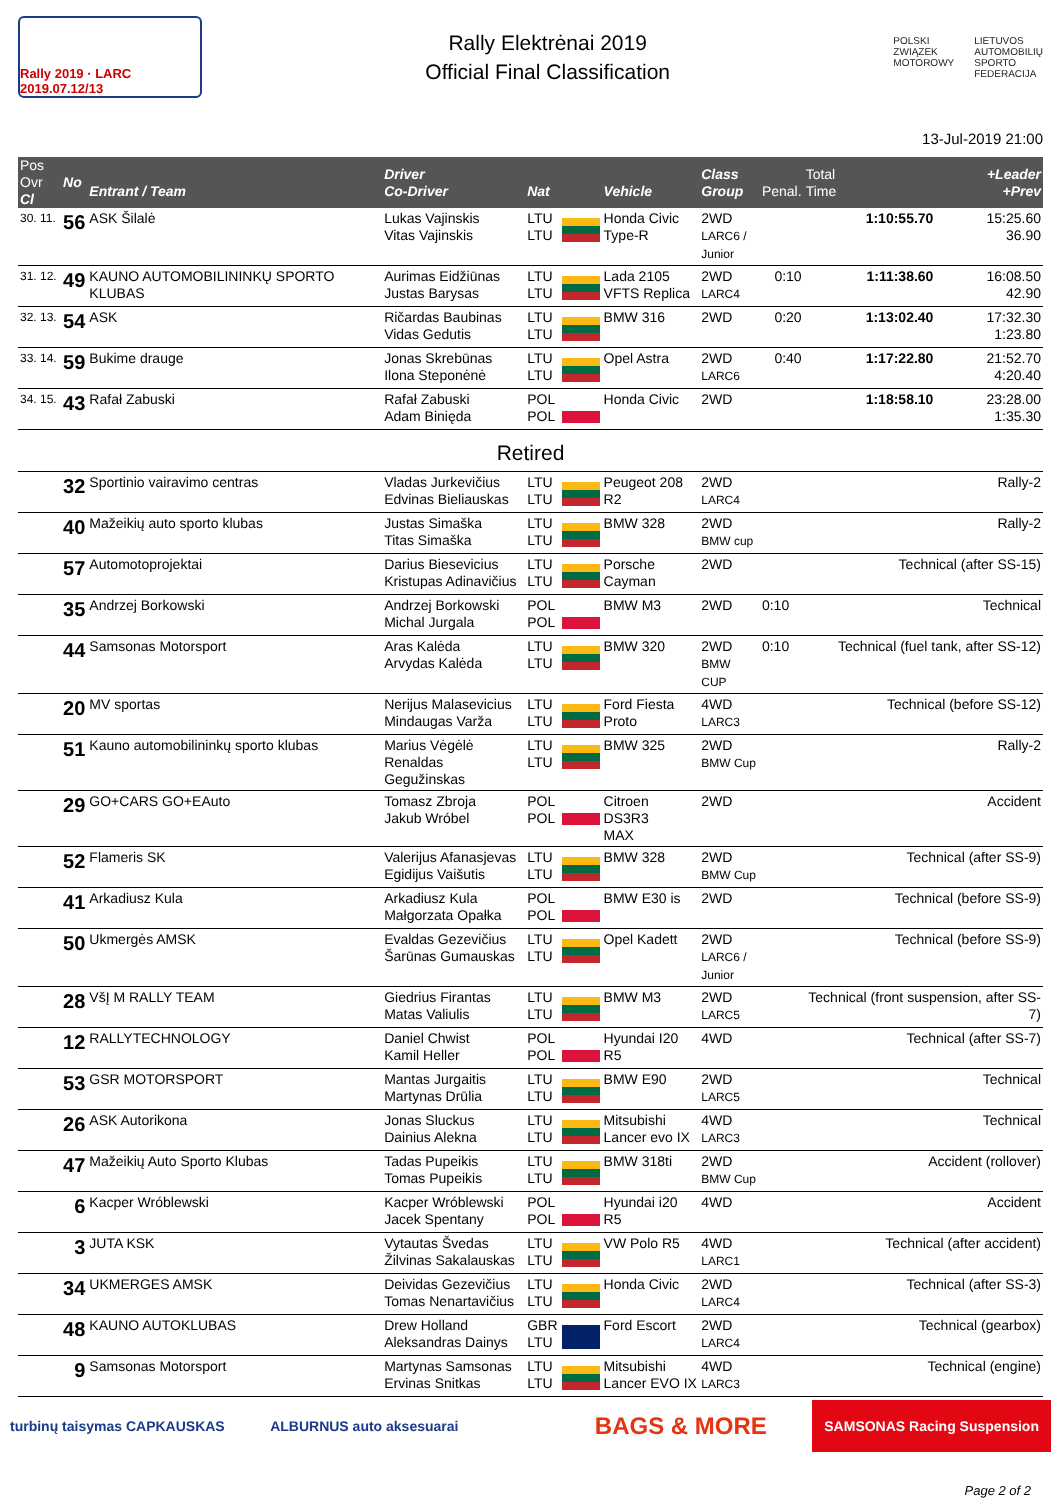Rally 2019 · LARC 2019.07.12/13
Rally Elektrėnai 2019
Official Final Classification
POLSKI
ZWIĄZEK
MOTOROWY LIETUVOS
AUTOMOBILIŲ
SPORTO
FEDERACIJA
13-Jul-2019 21:00
| Pos Ovr Cl | No | Entrant / Team | Driver Co-Driver | Nat | | Vehicle | Class Group | Penal. | Total Time | +Leader +Prev |
| --- | --- | --- | --- | --- | --- | --- | --- | --- | --- | --- |
| 30. 11. | 56 | ASK Šilalė | Lukas Vajinskis Vitas Vajinskis | LTU LTU | | Honda Civic Type-R | 2WD LARC6 / Junior | | 1:10:55.70 | 15:25.60 36.90 |
| 31. 12. | 49 | KAUNO AUTOMOBILININKŲ SPORTO KLUBAS | Aurimas Eidžiūnas Justas Barysas | LTU LTU | | Lada 2105 VFTS Replica | 2WD LARC4 | 0:10 | 1:11:38.60 | 16:08.50 42.90 |
| 32. 13. | 54 | ASK | Ričardas Baubinas Vidas Gedutis | LTU LTU | | BMW 316 | 2WD | 0:20 | 1:13:02.40 | 17:32.30 1:23.80 |
| 33. 14. | 59 | Bukime drauge | Jonas Skrebūnas Ilona Steponėnė | LTU LTU | | Opel Astra | 2WD LARC6 | 0:40 | 1:17:22.80 | 21:52.70 4:20.40 |
| 34. 15. | 43 | Rafał Zabuski | Rafał Zabuski Adam Binięda | POL POL | | Honda Civic | 2WD | | 1:18:58.10 | 23:28.00 1:35.30 |
| Retired | | | | | | | | | | |
| | 32 | Sportinio vairavimo centras | Vladas Jurkevičius Edvinas Bieliauskas | LTU LTU | | Peugeot 208 R2 | 2WD LARC4 | | Rally-2 | |
| | 40 | Mažeikių auto sporto klubas | Justas Simaška Titas Simaška | LTU LTU | | BMW 328 | 2WD BMW cup | | Rally-2 | |
| | 57 | Automotoprojektai | Darius Biesevicius Kristupas Adinavičius | LTU LTU | | Porsche Cayman | 2WD | | Technical (after SS-15) | |
| | 35 | Andrzej Borkowski | Andrzej Borkowski Michal Jurgala | POL POL | | BMW M3 | 2WD | 0:10 | Technical | |
| | 44 | Samsonas Motorsport | Aras Kalėda Arvydas Kalėda | LTU LTU | | BMW 320 | 2WD BMW CUP | 0:10 | Technical (fuel tank, after SS-12) | |
| | 20 | MV sportas | Nerijus Malasevicius Mindaugas Varža | LTU LTU | | Ford Fiesta Proto | 4WD LARC3 | | Technical (before SS-12) | |
| | 51 | Kauno automobilininkų sporto klubas | Marius Vėgėlė Renaldas Gegužinskas | LTU LTU | | BMW 325 | 2WD BMW Cup | | Rally-2 | |
| | 29 | GO+CARS GO+EAuto | Tomasz Zbroja Jakub Wróbel | POL POL | | Citroen DS3R3 MAX | 2WD | | Accident | |
| | 52 | Flameris SK | Valerijus Afanasjevas Egidijus Vaišutis | LTU LTU | | BMW 328 | 2WD BMW Cup | | Technical (after SS-9) | |
| | 41 | Arkadiusz Kula | Arkadiusz Kula Małgorzata Opałka | POL POL | | BMW E30 is | 2WD | | Technical (before SS-9) | |
| | 50 | Ukmergės AMSK | Evaldas Gezevičius Šarūnas Gumauskas | LTU LTU | | Opel Kadett | 2WD LARC6 / Junior | | Technical (before SS-9) | |
| | 28 | VšĮ M RALLY TEAM | Giedrius Firantas Matas Valiulis | LTU LTU | | BMW M3 | 2WD LARC5 | | Technical (front suspension, after SS-7) | |
| | 12 | RALLYTECHNOLOGY | Daniel Chwist Kamil Heller | POL POL | | Hyundai I20 R5 | 4WD | | Technical (after SS-7) | |
| | 53 | GSR MOTORSPORT | Mantas Jurgaitis Martynas Drūlia | LTU LTU | | BMW E90 | 2WD LARC5 | | Technical | |
| | 26 | ASK Autorikona | Jonas Sluckus Dainius Alekna | LTU LTU | | Mitsubishi Lancer evo IX | 4WD LARC3 | | Technical | |
| | 47 | Mažeikių Auto Sporto Klubas | Tadas Pupeikis Tomas Pupeikis | LTU LTU | | BMW 318ti | 2WD BMW Cup | | Accident (rollover) | |
| | 6 | Kacper Wróblewski | Kacper Wróblewski Jacek Spentany | POL POL | | Hyundai i20 R5 | 4WD | | Accident | |
| | 3 | JUTA KSK | Vytautas Švedas Žilvinas Sakalauskas | LTU LTU | | VW Polo R5 | 4WD LARC1 | | Technical (after accident) | |
| | 34 | UKMERGES AMSK | Deividas Gezevičius Tomas Nenartavičius | LTU LTU | | Honda Civic | 2WD LARC4 | | Technical (after SS-3) | |
| | 48 | KAUNO AUTOKLUBAS | Drew Holland Aleksandras Dainys | GBR LTU | | Ford Escort | 2WD LARC4 | | Technical (gearbox) | |
| | 9 | Samsonas Motorsport | Martynas Samsonas Ervinas Snitkas | LTU LTU | | Mitsubishi Lancer EVO IX | 4WD LARC3 | | Technical (engine) | |
turbinų taisymas CAPKAUSKAS ALBURNUS auto aksesuarai BAGS & MORE SAMSONAS Racing Suspension
Page 2 of 2